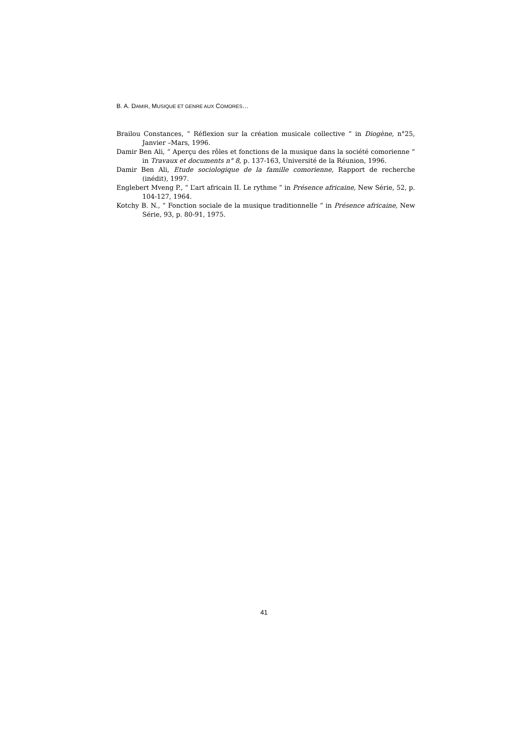B. A. DAMIR, MUSIQUE ET GENRE AUX COMORES…
Brailou Constances, “ Réflexion sur la création musicale collective ” in Diogène, n°25, Janvier –Mars, 1996.
Damir Ben Ali, “ Aperçu des rôles et fonctions de la musique dans la société comorienne ” in Travaux et documents n° 8, p. 137-163, Université de la Réunion, 1996.
Damir Ben Ali, Etude sociologique de la famille comorienne, Rapport de recherche (inédit), 1997.
Englebert Mveng P., “ L’art africain II. Le rythme ” in Présence africaine, New Série, 52, p. 104-127, 1964.
Kotchy B. N., “ Fonction sociale de la musique traditionnelle ” in Présence africaine, New Série, 93, p. 80-91, 1975.
41